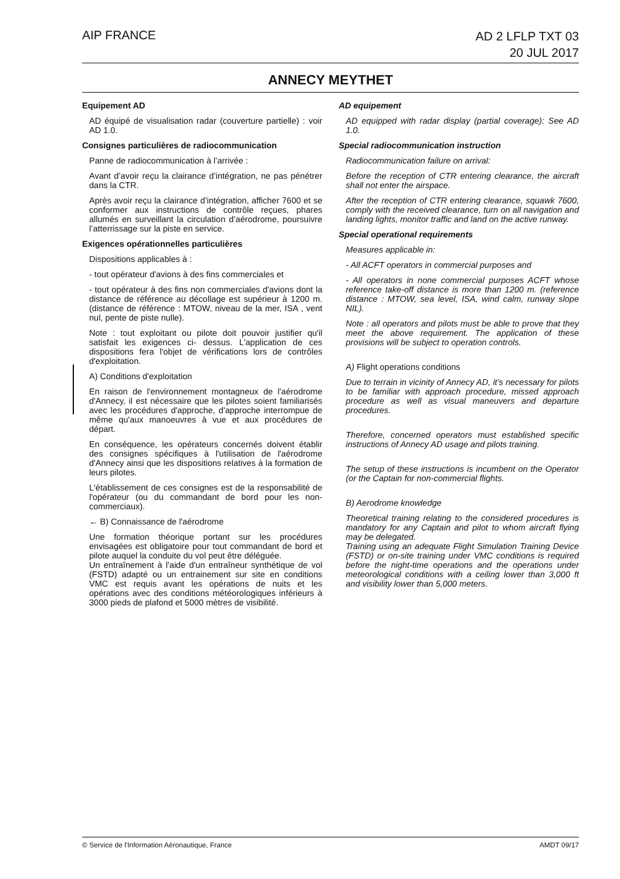AIP FRANCE
AD 2 LFLP TXT 03
20 JUL 2017
ANNECY MEYTHET
Equipement AD
AD équipé de visualisation radar (couverture partielle) : voir AD 1.0.
Consignes particulières de radiocommunication
Panne de radiocommunication à l’arrivée :
Avant d’avoir reçu la clairance d’intégration, ne pas pénétrer dans la CTR.
Après avoir reçu la clairance d’intégration, afficher 7600 et se conformer aux instructions de contrôle reçues, phares allumés en surveillant la circulation d’aérodrome, poursuivre l’atterrissage sur la piste en service.
Exigences opérationnelles particulières
Dispositions applicables à :
- tout opérateur d'avions à des fins commerciales et
- tout opérateur à des fins non commerciales d'avions dont la distance de référence au décollage est supérieur à 1200 m. (distance de référence : MTOW, niveau de la mer, ISA , vent nul, pente de piste nulle).
Note : tout exploitant ou pilote doit pouvoir justifier qu'il satisfait les exigences ci- dessus. L'application de ces dispositions fera l'objet de vérifications lors de contrôles d'exploitation.
A) Conditions d'exploitation
En raison de l'environnement montagneux de l'aérodrome d'Annecy, il est nécessaire que les pilotes soient familiarisés avec les procédures d'approche, d'approche interrompue de même qu'aux manoeuvres à vue et aux procédures de départ.
En conséquence, les opérateurs concernés doivent établir des consignes spécifiques à l'utilisation de l'aérodrome d'Annecy ainsi que les dispositions relatives à la formation de leurs pilotes.
L'établissement de ces consignes est de la responsabilité de l'opérateur (ou du commandant de bord pour les non-commerciaux).
← B) Connaissance de l'aérodrome
Une formation théorique portant sur les procédures envisagées est obligatoire pour tout commandant de bord et pilote auquel la conduite du vol peut être déléguée.
Un entraînement à l'aide d'un entraîneur synthétique de vol (FSTD) adapté ou un entrainement sur site en conditions VMC est requis avant les opérations de nuits et les opérations avec des conditions météorologiques inférieurs à 3000 pieds de plafond et 5000 mètres de visibilité.
AD equipement
AD equipped with radar display (partial coverage): See AD 1.0.
Special radiocommunication instruction
Radiocommunication failure on arrival:
Before the reception of CTR entering clearance, the aircraft shall not enter the airspace.
After the reception of CTR entering clearance, squawk 7600, comply with the received clearance, turn on all navigation and landing lights, monitor traffic and land on the active runway.
Special operational requirements
Measures applicable in:
- All ACFT operators in commercial purposes and
- All operators in none commercial purposes ACFT whose reference take-off distance is more than 1200 m. (reference distance : MTOW, sea level, ISA, wind calm, runway slope NIL).
Note : all operators and pilots must be able to prove that they meet the above requirement. The application of these provisions will be subject to operation controls.
A) Flight operations conditions
Due to terrain in vicinity of Annecy AD, it’s necessary for pilots to be familiar with approach procedure, missed approach procedure as well as visual maneuvers and departure procedures.
Therefore, concerned operators must established specific instructions of Annecy AD usage and pilots training.
The setup of these instructions is incumbent on the Operator (or the Captain for non-commercial flights.
B) Aerodrome knowledge
Theoretical training relating to the considered procedures is mandatory for any Captain and pilot to whom aircraft flying may be delegated.
Training using an adequate Flight Simulation Training Device (FSTD) or on-site training under VMC conditions is required before the night-time operations and the operations under meteorological conditions with a ceiling lower than 3,000 ft and visibility lower than 5,000 meters.
© Service de l'Information Aéronautique, France
AMDT 09/17